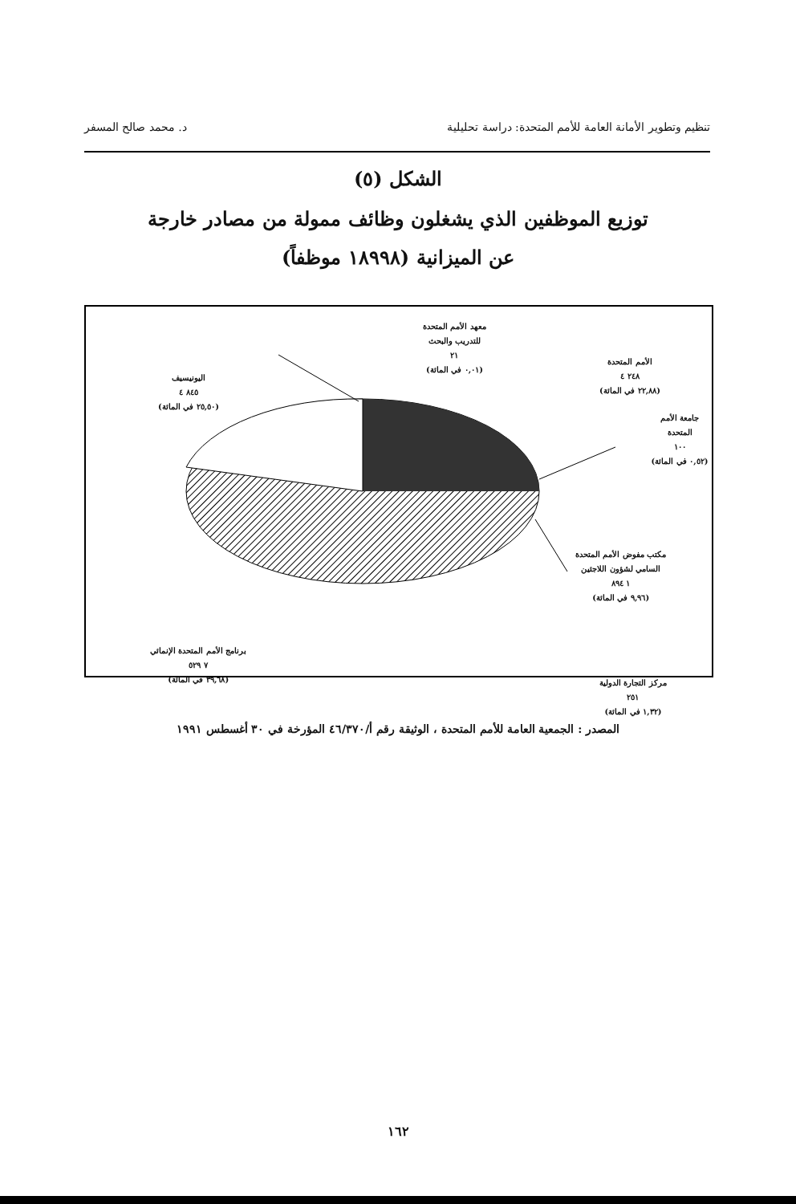تنظيم وتطوير الأمانة العامة للأمم المتحدة: دراسة تحليلية د. محمد صالح المسفر
الشكل (٥)
توزيع الموظفين الذي يشغلون وظائف ممولة من مصادر خارجة
عن الميزانية (١٨٩٩٨ موظفاً)
معهد الأمم المتحدة
للتدريب والبحث
٢١
(٠,٠١ في المائة)
الأمم المتحدة
٢٤٨ ٤
(٢٢,٨٨ في المائة)
جامعة الأمم المتحدة
١٠٠
(٠,٥٢ في المائة)
اليونيسيف
٨٤٥ ٤
(٢٥,٥٠ في المائة)
مكتب مفوض الأمم المتحدة
السامي لشؤون اللاجئين
١ ٨٩٤
(٩,٩٦ في المائة)
برنامج الأمم المتحدة الإنمائي
٧ ٥٢٩
(٣٩,٦٨ في المائة)
مركز التجارة الدولية
٢٥١
(١,٣٢ في المائة)
المصدر : الجمعية العامة للأمم المتحدة ، الوثيقة رقم أ/٤٦/٣٧٠ المؤرخة في ٣٠ أغسطس ١٩٩١
١٦٢